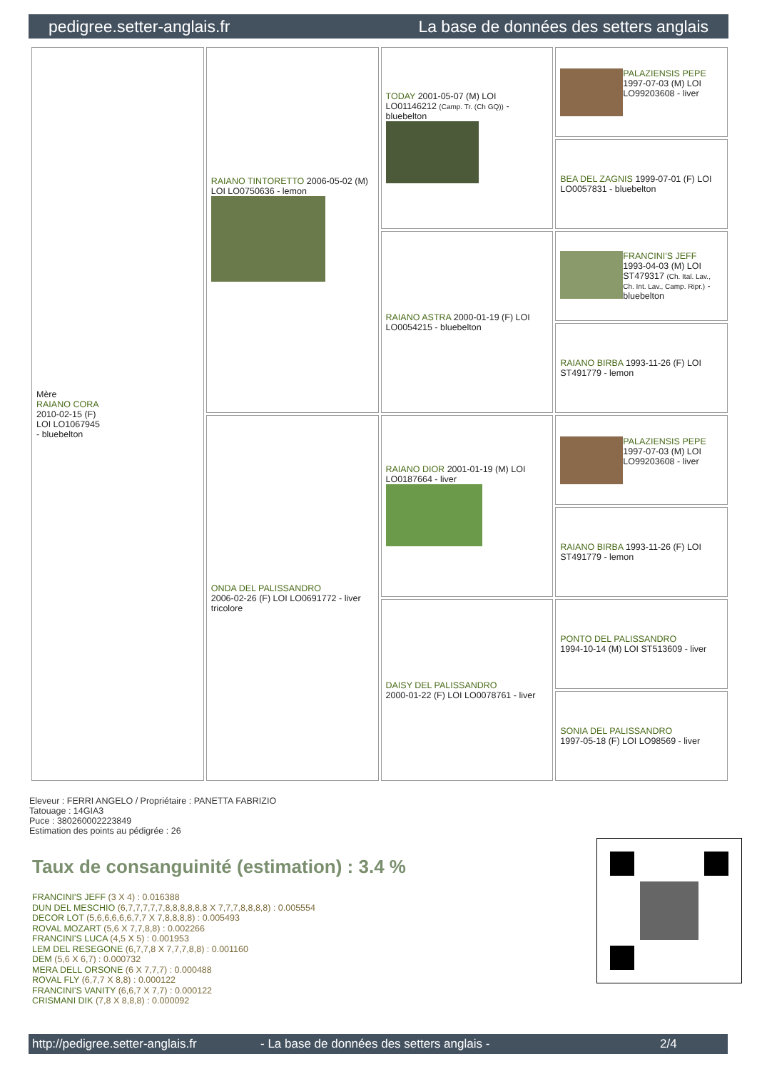pedigree.setter-anglais.fr La base de données des setters anglais
| Mère RAIANO CORA 2010-02-15 (F) LOI LO1067945 - bluebelton | RAIANO TINTORETTO 2006-05-02 (M) LOI LO0750636 - lemon | TODAY 2001-05-07 (M) LOI LO01146212 (Camp. Tr. (Ch GQ)) - bluebelton | PALAZIENSIS PEPE 1997-07-03 (M) LOI LO99203608 - liver |
| | | | BEA DEL ZAGNIS 1999-07-01 (F) LOI LO0057831 - bluebelton |
| | | RAIANO ASTRA 2000-01-19 (F) LOI LO0054215 - bluebelton | FRANCINI'S JEFF 1993-04-03 (M) LOI ST479317 (Ch. Ital. Lav., Ch. Int. Lav., Camp. Ripr.) - bluebelton |
| | | | RAIANO BIRBA 1993-11-26 (F) LOI ST491779 - lemon |
| | ONDA DEL PALISSANDRO 2006-02-26 (F) LOI LO0691772 - liver tricolore | RAIANO DIOR 2001-01-19 (M) LOI LO0187664 - liver | PALAZIENSIS PEPE 1997-07-03 (M) LOI LO99203608 - liver |
| | | | RAIANO BIRBA 1993-11-26 (F) LOI ST491779 - lemon |
| | | DAISY DEL PALISSANDRO 2000-01-22 (F) LOI LO0078761 - liver | PONTO DEL PALISSANDRO 1994-10-14 (M) LOI ST513609 - liver |
| | | | SONIA DEL PALISSANDRO 1997-05-18 (F) LOI LO98569 - liver |
Eleveur : FERRI ANGELO / Propriétaire : PANETTA FABRIZIO
Tatouage : 14GIA3
Puce : 380260002223849
Estimation des points au pédigrée : 26
Taux de consanguinité (estimation) : 3.4 %
FRANCINI'S JEFF (3 X 4) : 0.016388
DUN DEL MESCHIO (6,7,7,7,7,7,8,8,8,8,8,8 X 7,7,7,8,8,8,8) : 0.005554
DECOR LOT (5,6,6,6,6,6,7,7 X 7,8,8,8,8) : 0.005493
ROVAL MOZART (5,6 X 7,7,8,8) : 0.002266
FRANCINI'S LUCA (4,5 X 5) : 0.001953
LEM DEL RESEGONE (6,7,7,8 X 7,7,7,8,8) : 0.001160
DEM (5,6 X 6,7) : 0.000732
MERA DELL ORSONE (6 X 7,7,7) : 0.000488
ROVAL FLY (6,7,7 X 8,8) : 0.000122
FRANCINI'S VANITY (6,6,7 X 7,7) : 0.000122
CRISMANI DIK (7,8 X 8,8,8) : 0.000092
http://pedigree.setter-anglais.fr - La base de données des setters anglais - 2/4